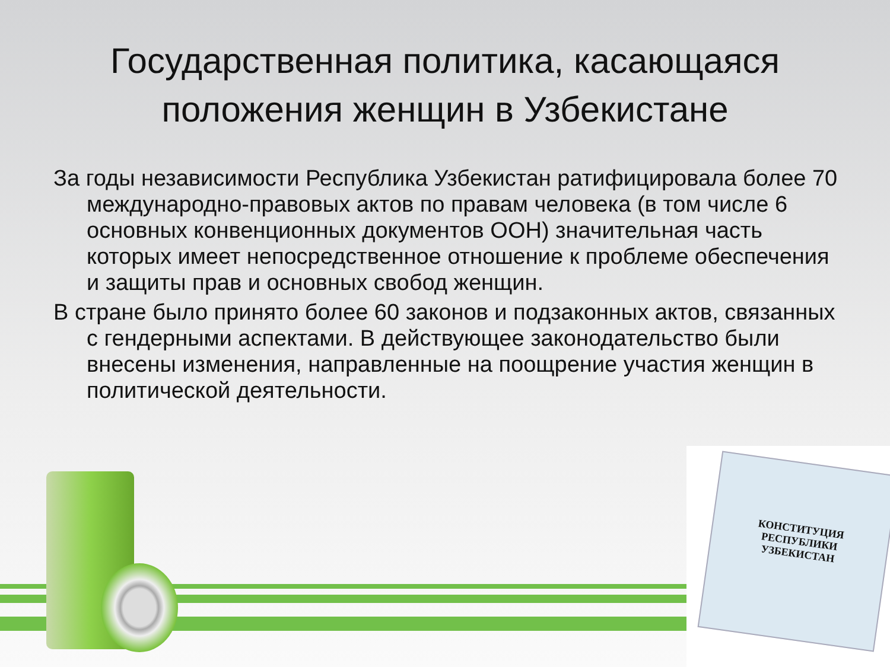Государственная политика, касающаяся положения женщин в Узбекистане
За годы независимости Республика Узбекистан ратифицировала более 70 международно-правовых актов по правам человека (в том числе 6 основных конвенционных документов ООН) значительная часть которых имеет непосредственное отношение к проблеме обеспечения и защиты прав и основных свобод женщин.
В стране было принято более 60 законов и подзаконных актов, связанных с гендерными аспектами. В действующее законодательство были внесены изменения, направленные на поощрение участия женщин в политической деятельности.
КОНСТИТУЦИЯ
РЕСПУБЛИКИ
УЗБЕКИСТАН